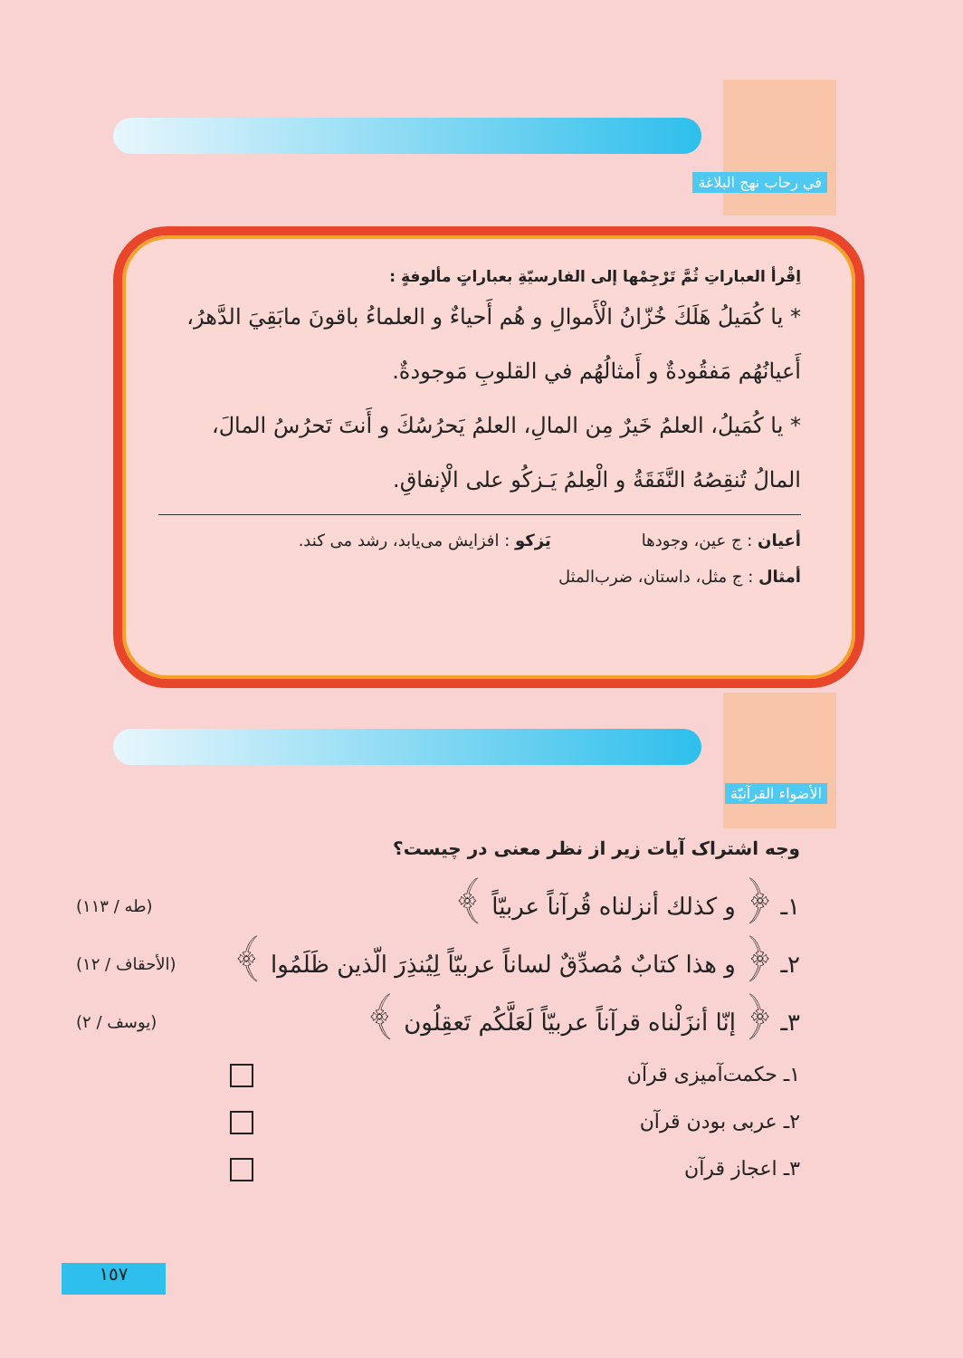في رحاب نهج البلاغة
اِقْرأ العباراتِ ثُمَّ تَرْجِمْها إلى الفارسيّةِ بعباراتٍ مألوفةٍ :
* يا كُمَيلُ هَلَكَ خُزّانُ الْأَموالِ و هُم أَحياءٌ و العلماءُ باقونَ مابَقِيَ الدَّهرُ، أَعيانُهُم مَفقُودةٌ و أَمثالُهُم في القلوبِ مَوجودةٌ.
* يا كُمَيلُ، العلمُ خَيرٌ مِن المالِ، العلمُ يَحرُسُكَ و أَنتَ تَحرُسُ المالَ، المالُ تُنقِصُهُ النَّفَقَةُ و الْعِلمُ يَـزكُو على الْإنفاقِ.
أعيان : ج عين، وجودها يَزكو : افزايش مى‌يابد، رشد مى كند.
أمثال : ج مثل، داستان، ضرب‌المثل
الأضواء القرآنيّة
وجه اشتراک آيات زير از نظر معنى در چيست؟
١ـ ﴿ و كذلك أنزلناه قُرآناً عربيّاً ﴾ (طه / ١١٣)
٢ـ ﴿ و هذا كتابٌ مُصدِّقٌ لساناً عربيّاً لِيُنذِرَ الّذين ظَلَمُوا ﴾ (الأحقاف / ١٢)
٣ـ ﴿ إنّا أنزَلْناه قرآناً عربيّاً لَعَلَّكُم تَعقِلُون ﴾ (يوسف / ٢)
١ـ حكمت‌آميزى قرآن
٢ـ عربى بودن قرآن
٣ـ اعجاز قرآن
١٥٧